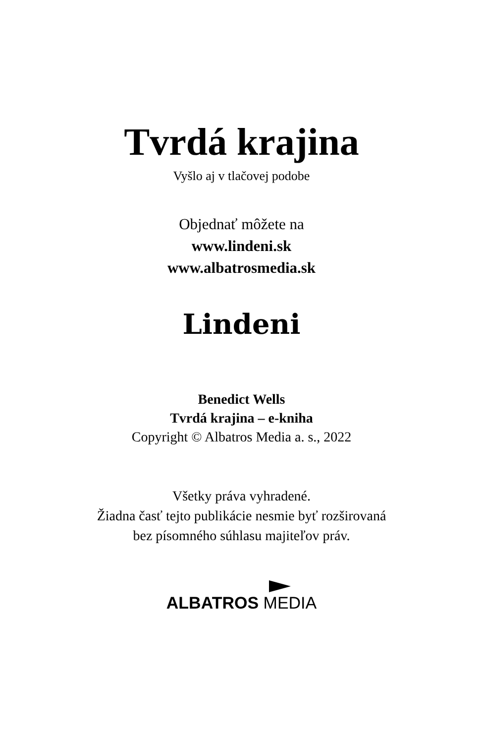Tvrdá krajina
Vyšlo aj v tlačovej podobe
Objednať môžete na
www.lindeni.sk
www.albatrosmedia.sk
Lindeni
Benedict Wells
Tvrdá krajina – e-kniha
Copyright © Albatros Media a. s., 2022
Všetky práva vyhradené.
Žiadna časť tejto publikácie nesmie byť rozširovaná
bez písomného súhlasu majiteľov práv.
ALBATROS MEDIA